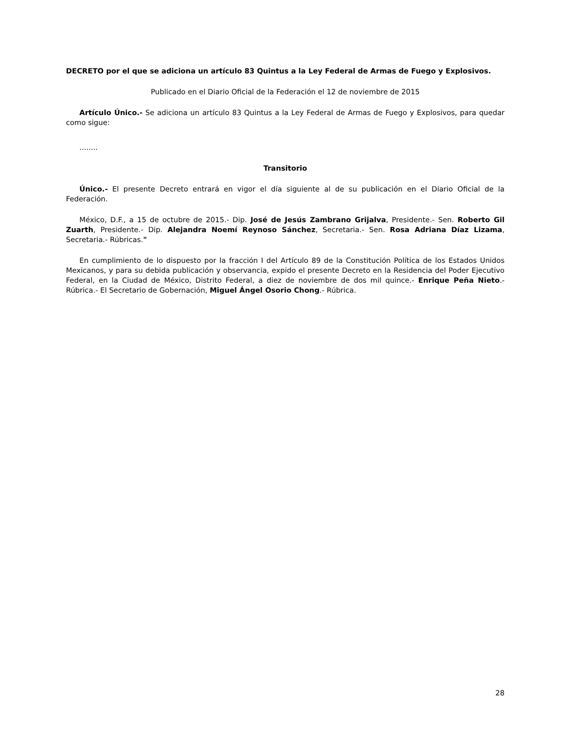DECRETO por el que se adiciona un artículo 83 Quintus a la Ley Federal de Armas de Fuego y Explosivos.
Publicado en el Diario Oficial de la Federación el 12 de noviembre de 2015
Artículo Único.- Se adiciona un artículo 83 Quintus a la Ley Federal de Armas de Fuego y Explosivos, para quedar como sigue:
........
Transitorio
Único.- El presente Decreto entrará en vigor el día siguiente al de su publicación en el Diario Oficial de la Federación.
México, D.F., a 15 de octubre de 2015.- Dip. José de Jesús Zambrano Grijalva, Presidente.- Sen. Roberto Gil Zuarth, Presidente.- Dip. Alejandra Noemí Reynoso Sánchez, Secretaria.- Sen. Rosa Adriana Díaz Lizama, Secretaria.- Rúbricas."
En cumplimiento de lo dispuesto por la fracción I del Artículo 89 de la Constitución Política de los Estados Unidos Mexicanos, y para su debida publicación y observancia, expido el presente Decreto en la Residencia del Poder Ejecutivo Federal, en la Ciudad de México, Distrito Federal, a diez de noviembre de dos mil quince.- Enrique Peña Nieto.- Rúbrica.- El Secretario de Gobernación, Miguel Ángel Osorio Chong.- Rúbrica.
28